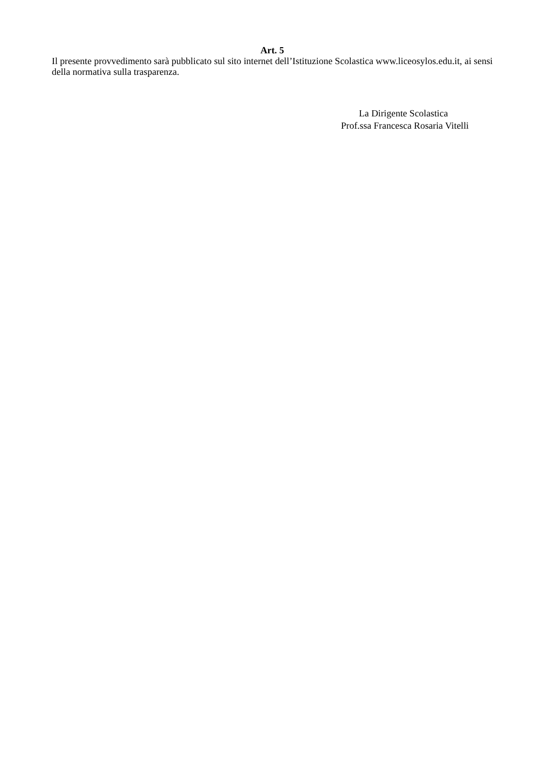Art. 5
Il presente provvedimento sarà pubblicato sul sito internet dell’Istituzione Scolastica www.liceosylos.edu.it, ai sensi della normativa sulla trasparenza.
La Dirigente Scolastica
Prof.ssa Francesca Rosaria Vitelli